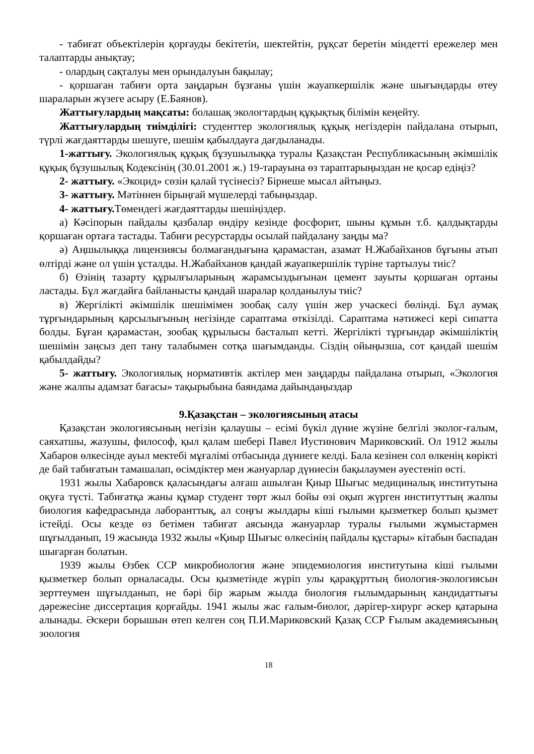- табиғат объектілерін қорғауды бекітетін, шектейтін, рұқсат беретін міндетті ережелер мен талаптарды анықтау;
- олардың сақталуы мен орындалуын бақылау;
- қоршаған табиғи орта заңдарын бұзғаны үшін жауапкершілік және шығындарды өтеу шараларын жүзеге асыру (Е.Баянов).
Жаттығулардың мақсаты: болашақ экологтардың құқықтық білімін кеңейту.
Жаттығулардың тиімділігі: студенттер экологиялық құқық негіздерін пайдалана отырып, түрлі жағдаяттарды шешуге, шешім қабылдауға дағдыланады.
1-жаттығу. Экологиялық құқық бұзушылыққа туралы Қазақстан Республикасының әкімшілік құқық бұзушылық Кодексінің (30.01.2001 ж.) 19-тарауына өз тараптарыңыздан не қосар едіңіз?
2- жаттығу. «Экоцид» сөзін қалай түсінесіз? Бірнеше мысал айтыңыз.
3- жаттығу. Мәтіннен бірыңғай мүшелерді табыңыздар.
4- жаттығу. Төмендегі жағдаяттарды шешіңіздер.
а) Кәсіпорын пайдалы қазбалар өндіру кезінде фосфорит, шыны құмын т.б. қалдықтарды қоршаған ортаға тастады. Табиғи ресурстарды осылай пайдалану заңды ма?
ә) Аңшылыққа лицензиясы болмағандығына қарамастан, азамат Н.Жабайханов бұғыны атып өлтірді және ол үшін ұсталды. Н.Жабайханов қандай жауапкершілік түріне тартылуы тиіс?
б) Өзінің тазарту құрылғыларының жарамсыздығынан цемент зауыты қоршаған ортаны ластады. Бұл жағдайға байланысты қандай шаралар қолданылуы тиіс?
в) Жергілікті әкімшілік шешімімен зообақ салу үшін жер учаскесі бөлінді. Бұл аумақ тұрғындарының қарсылығының негізінде сараптама өткізілді. Сараптама нәтижесі кері сипатта болды. Бұған қарамастан, зообақ құрылысы басталып кетті. Жергілікті тұрғындар әкімшіліктің шешімін заңсыз деп тану талабымен сотқа шағымданды. Сіздің ойыңызша, сот қандай шешім қабылдайды?
5- жаттығу. Экологиялық нормативтік актілер мен заңдарды пайдалана отырып, «Экология және жалпы адамзат бағасы» тақырыбына баяндама дайындаңыздар
9.Қазақстан – экологиясының атасы
Қазақстан экологиясының негізін қалаушы – есімі бүкіл дүние жүзіне белгілі эколог-ғалым, саяхатшы, жазушы, философ, қыл қалам шебері Павел Иустинович Мариковский. Ол 1912 жылы Хабаров өлкесінде ауыл мектебі мұғалімі отбасында дүниеге келді. Бала кезінен сол өлкенің көрікті де бай табиғатын тамашалап, өсімдіктер мен жануарлар дүниесін бақылаумен әуестеніп өсті.
1931 жылы Хабаровск қаласындағы алғаш ашылған Қиыр Шығыс медициналық институтына оқуға түсті. Табиғатқа жаны құмар студент төрт жыл бойы өзі оқып жүрген институттың жалпы биология кафедрасында лаборанттық, ал соңғы жылдары кіші ғылыми қызметкер болып қызмет істейді. Осы кезде өз бетімен табиғат аясында жануарлар туралы ғылыми жұмыстармен шұғылданып, 19 жасында 1932 жылы «Қиыр Шығыс өлкесінің пайдалы құстары» кітабын баспадан шығарған болатын.
1939 жылы Өзбек ССР микробиология және эпидемиология институтына кіші ғылыми қызметкер болып орналасады. Осы қызметінде жүріп улы қарақұрттың биология-экологиясын зерттеумен шұғылданып, не бәрі бір жарым жылда биология ғылымдарының кандидаттығы дәрежесіне диссертация қорғайды. 1941 жылы жас ғалым-биолог, дәрігер-хирург әскер қатарына алынады. Әскери борышын өтеп келген соң П.И.Мариковский Қазақ ССР Ғылым академиясының зоология
18